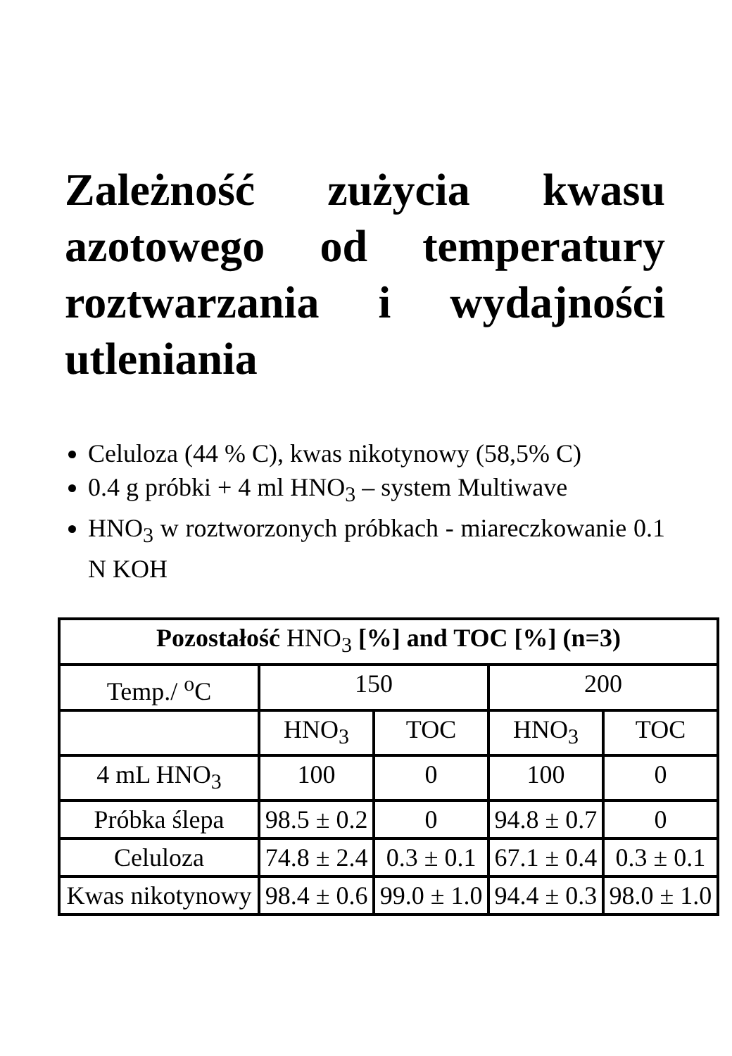Zależność zużycia kwasu azotowego od temperatury roztwarzania i wydajności utleniania
Celuloza (44 % C), kwas nikotynowy (58,5% C)
0.4 g próbki + 4 ml HNO<sub>3</sub> – system Multiwave
HNO<sub>3</sub> w roztworzonych próbkach - miareczkowanie 0.1 N KOH
| Pozostałość HNO<sub>3</sub> [%] and TOC [%] (n=3) | | | | |
| --- | --- | --- | --- | --- |
| Temp./ <sup>o</sup>C | 150 | | 200 | |
| | HNO<sub>3</sub> | TOC | HNO<sub>3</sub> | TOC |
| 4 mL HNO<sub>3</sub> | 100 | 0 | 100 | 0 |
| Próbka ślepa | 98.5 ± 0.2 | 0 | 94.8 ± 0.7 | 0 |
| Celuloza | 74.8 ± 2.4 | 0.3 ± 0.1 | 67.1 ± 0.4 | 0.3 ± 0.1 |
| Kwas nikotynowy | 98.4 ± 0.6 | 99.0 ± 1.0 | 94.4 ± 0.3 | 98.0 ± 1.0 |